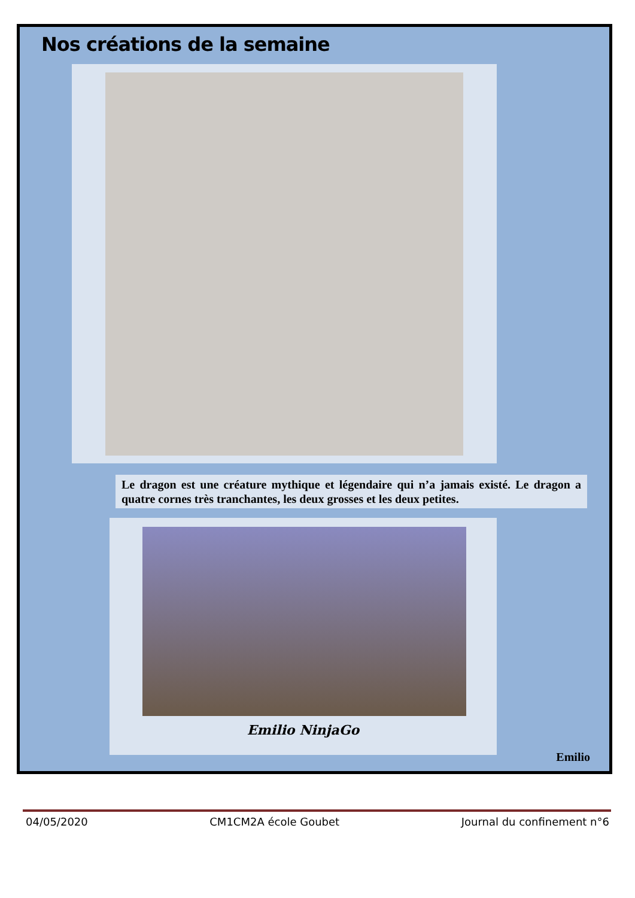Nos créations de la semaine
Le dragon est une créature mythique et légendaire qui n’a jamais existé. Le dragon a quatre cornes très tranchantes, les deux grosses et les deux petites.
Emilio NinjaGo
Emilio
04/05/2020 CM1CM2A école Goubet Journal du confinement n°6